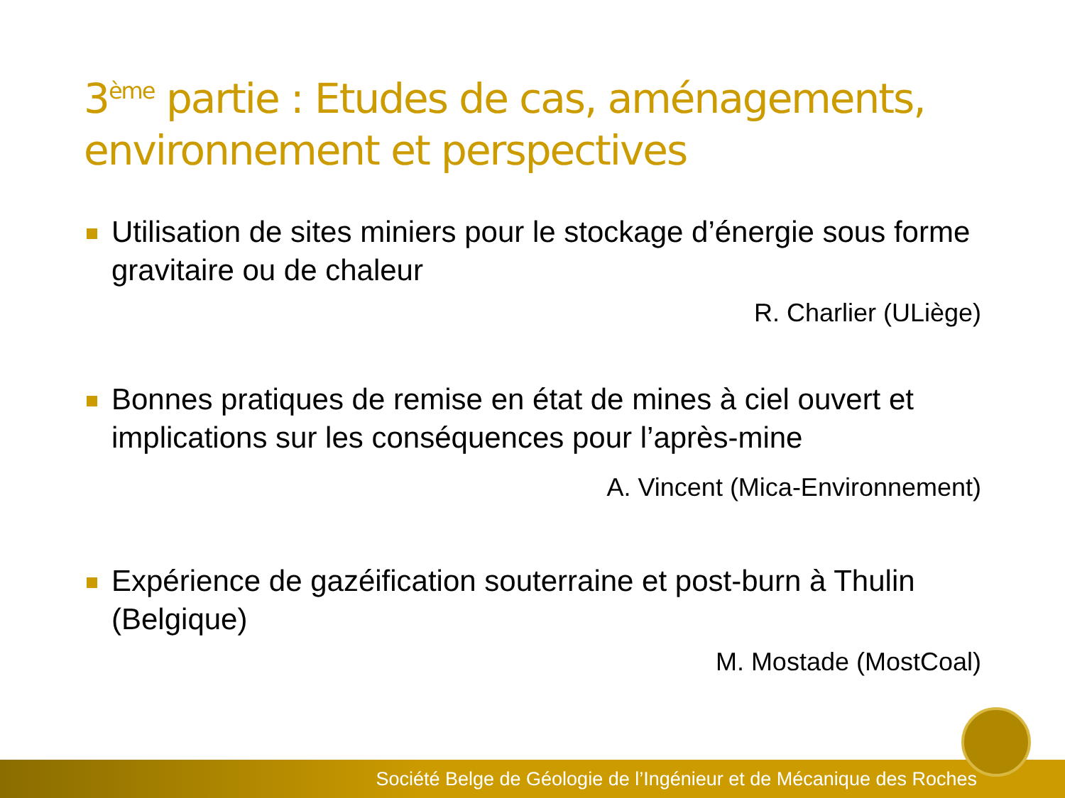3<sup>ème</sup> partie : Etudes de cas, aménagements, environnement et perspectives
Utilisation de sites miniers pour le stockage d’énergie sous forme gravitaire ou de chaleur
R. Charlier (ULiège)
Bonnes pratiques de remise en état de mines à ciel ouvert et implications sur les conséquences pour l’après-mine
A. Vincent (Mica-Environnement)
Expérience de gazéification souterraine et post-burn à Thulin (Belgique)
M. Mostade (MostCoal)
Société Belge de Géologie de l’Ingénieur et de Mécanique des Roches